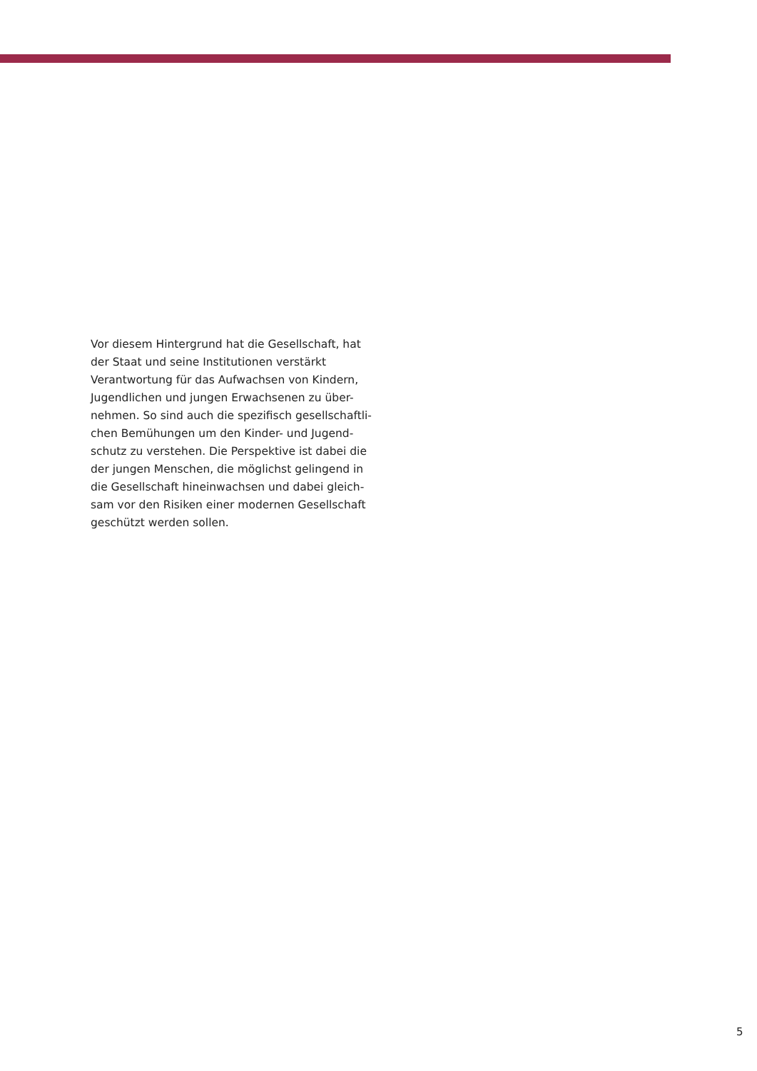Vor diesem Hintergrund hat die Gesellschaft, hat
der Staat und seine Institutionen verstärkt
Verantwortung für das Aufwachsen von Kindern,
Jugendlichen und jungen Erwachsenen zu über-
nehmen. So sind auch die spezifisch gesellschaftli-
chen Bemühungen um den Kinder- und Jugend-
schutz zu verstehen. Die Perspektive ist dabei die
der jungen Menschen, die möglichst gelingend in
die Gesellschaft hineinwachsen und dabei gleich-
sam vor den Risiken einer modernen Gesellschaft
geschützt werden sollen.
5